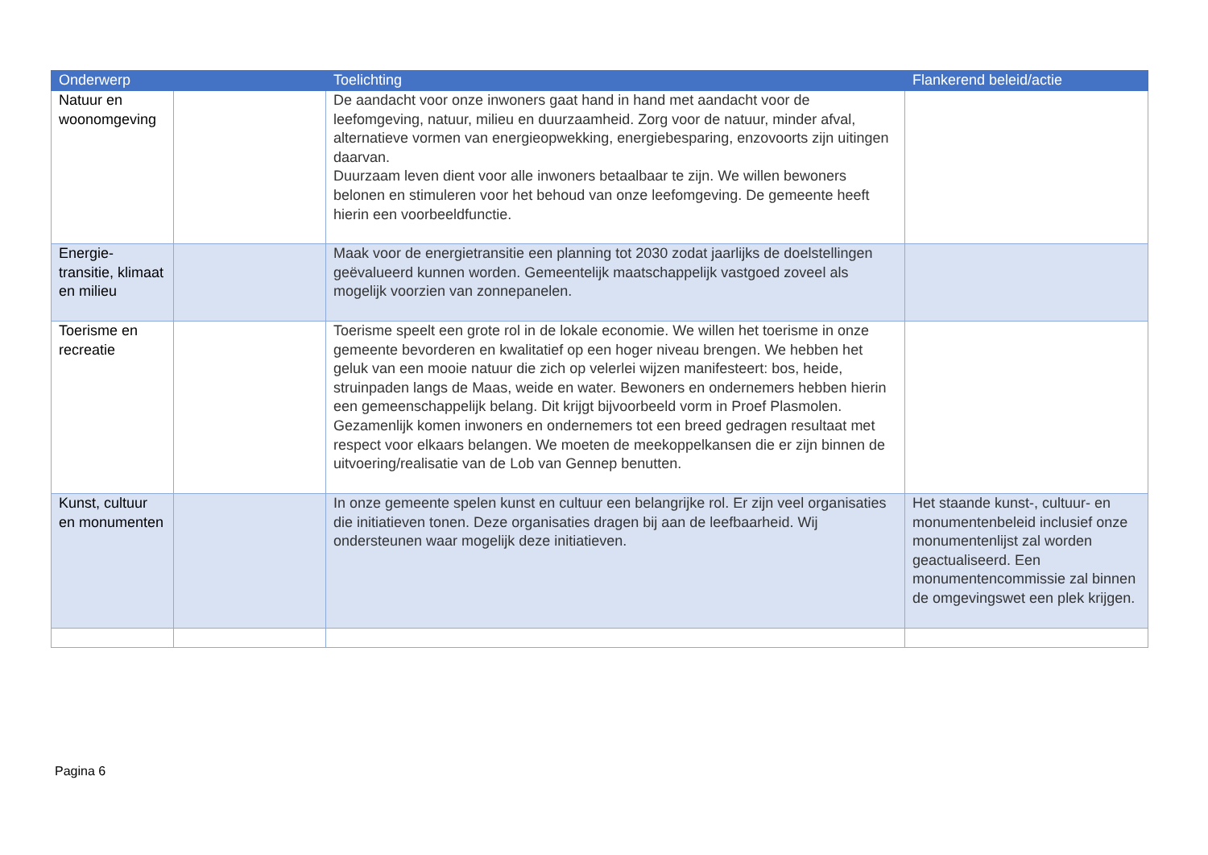| Onderwerp | | Toelichting | Flankerend beleid/actie |
| --- | --- | --- | --- |
| Natuur en woonomgeving | | De aandacht voor onze inwoners gaat hand in hand met aandacht voor de leefomgeving, natuur, milieu en duurzaamheid. Zorg voor de natuur, minder afval, alternatieve vormen van energieopwekking, energiebesparing, enzovoorts zijn uitingen daarvan. Duurzaam leven dient voor alle inwoners betaalbaar te zijn. We willen bewoners belonen en stimuleren voor het behoud van onze leefomgeving. De gemeente heeft hierin een voorbeeldfunctie. | |
| Energie-transitie, klimaat en milieu | | Maak voor de energietransitie een planning tot 2030 zodat jaarlijks de doelstellingen geëvalueerd kunnen worden. Gemeentelijk maatschappelijk vastgoed zoveel als mogelijk voorzien van zonnepanelen. | |
| Toerisme en recreatie | | Toerisme speelt een grote rol in de lokale economie. We willen het toerisme in onze gemeente bevorderen en kwalitatief op een hoger niveau brengen. We hebben het geluk van een mooie natuur die zich op velerlei wijzen manifesteert: bos, heide, struinpaden langs de Maas, weide en water. Bewoners en ondernemers hebben hierin een gemeenschappelijk belang. Dit krijgt bijvoorbeeld vorm in Proef Plasmolen. Gezamenlijk komen inwoners en ondernemers tot een breed gedragen resultaat met respect voor elkaars belangen. We moeten de meekoppelkansen die er zijn binnen de uitvoering/realisatie van de Lob van Gennep benutten. | |
| Kunst, cultuur en monumenten | | In onze gemeente spelen kunst en cultuur een belangrijke rol. Er zijn veel organisaties die initiatieven tonen. Deze organisaties dragen bij aan de leefbaarheid. Wij ondersteunen waar mogelijk deze initiatieven. | Het staande kunst-, cultuur- en monumentenbeleid inclusief onze monumentenlijst zal worden geactualiseerd. Een monumentencommissie zal binnen de omgevingswet een plek krijgen. |
Pagina 6